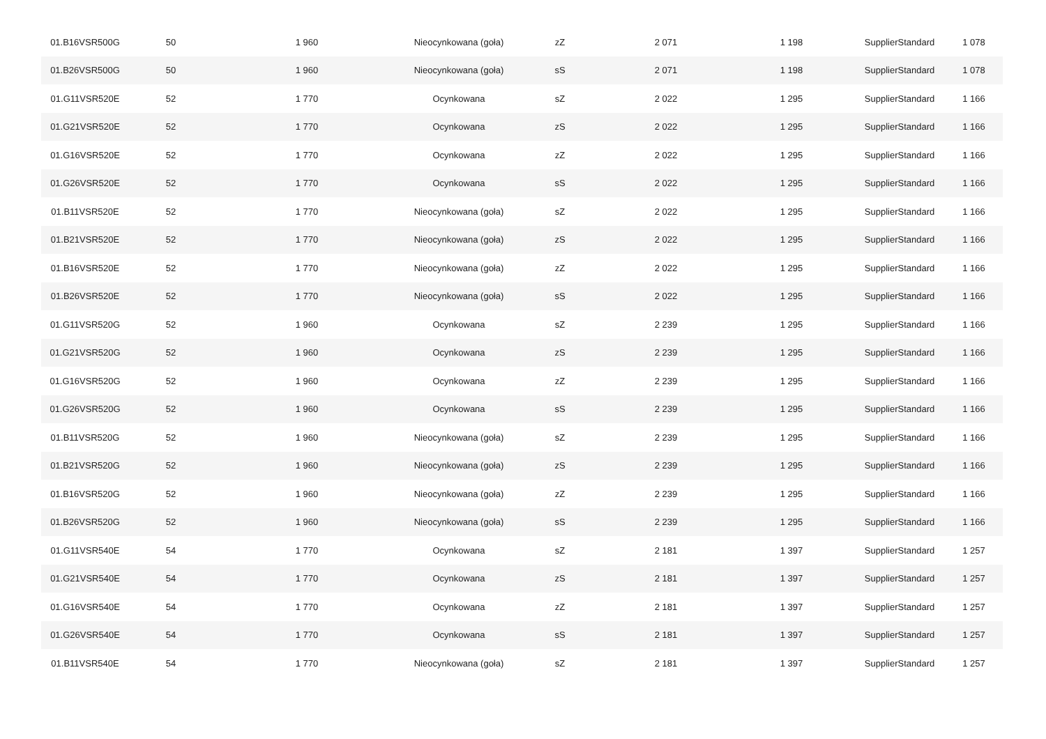| 01.B16VSR500G | 50 | 1 960 | Nieocynkowana (goła) | zZ | 2 071 | 1 198 | SupplierStandard | 1 078 |
| 01.B26VSR500G | 50 | 1 960 | Nieocynkowana (goła) | sS | 2 071 | 1 198 | SupplierStandard | 1 078 |
| 01.G11VSR520E | 52 | 1 770 | Ocynkowana | sZ | 2 022 | 1 295 | SupplierStandard | 1 166 |
| 01.G21VSR520E | 52 | 1 770 | Ocynkowana | zS | 2 022 | 1 295 | SupplierStandard | 1 166 |
| 01.G16VSR520E | 52 | 1 770 | Ocynkowana | zZ | 2 022 | 1 295 | SupplierStandard | 1 166 |
| 01.G26VSR520E | 52 | 1 770 | Ocynkowana | sS | 2 022 | 1 295 | SupplierStandard | 1 166 |
| 01.B11VSR520E | 52 | 1 770 | Nieocynkowana (goła) | sZ | 2 022 | 1 295 | SupplierStandard | 1 166 |
| 01.B21VSR520E | 52 | 1 770 | Nieocynkowana (goła) | zS | 2 022 | 1 295 | SupplierStandard | 1 166 |
| 01.B16VSR520E | 52 | 1 770 | Nieocynkowana (goła) | zZ | 2 022 | 1 295 | SupplierStandard | 1 166 |
| 01.B26VSR520E | 52 | 1 770 | Nieocynkowana (goła) | sS | 2 022 | 1 295 | SupplierStandard | 1 166 |
| 01.G11VSR520G | 52 | 1 960 | Ocynkowana | sZ | 2 239 | 1 295 | SupplierStandard | 1 166 |
| 01.G21VSR520G | 52 | 1 960 | Ocynkowana | zS | 2 239 | 1 295 | SupplierStandard | 1 166 |
| 01.G16VSR520G | 52 | 1 960 | Ocynkowana | zZ | 2 239 | 1 295 | SupplierStandard | 1 166 |
| 01.G26VSR520G | 52 | 1 960 | Ocynkowana | sS | 2 239 | 1 295 | SupplierStandard | 1 166 |
| 01.B11VSR520G | 52 | 1 960 | Nieocynkowana (goła) | sZ | 2 239 | 1 295 | SupplierStandard | 1 166 |
| 01.B21VSR520G | 52 | 1 960 | Nieocynkowana (goła) | zS | 2 239 | 1 295 | SupplierStandard | 1 166 |
| 01.B16VSR520G | 52 | 1 960 | Nieocynkowana (goła) | zZ | 2 239 | 1 295 | SupplierStandard | 1 166 |
| 01.B26VSR520G | 52 | 1 960 | Nieocynkowana (goła) | sS | 2 239 | 1 295 | SupplierStandard | 1 166 |
| 01.G11VSR540E | 54 | 1 770 | Ocynkowana | sZ | 2 181 | 1 397 | SupplierStandard | 1 257 |
| 01.G21VSR540E | 54 | 1 770 | Ocynkowana | zS | 2 181 | 1 397 | SupplierStandard | 1 257 |
| 01.G16VSR540E | 54 | 1 770 | Ocynkowana | zZ | 2 181 | 1 397 | SupplierStandard | 1 257 |
| 01.G26VSR540E | 54 | 1 770 | Ocynkowana | sS | 2 181 | 1 397 | SupplierStandard | 1 257 |
| 01.B11VSR540E | 54 | 1 770 | Nieocynkowana (goła) | sZ | 2 181 | 1 397 | SupplierStandard | 1 257 |